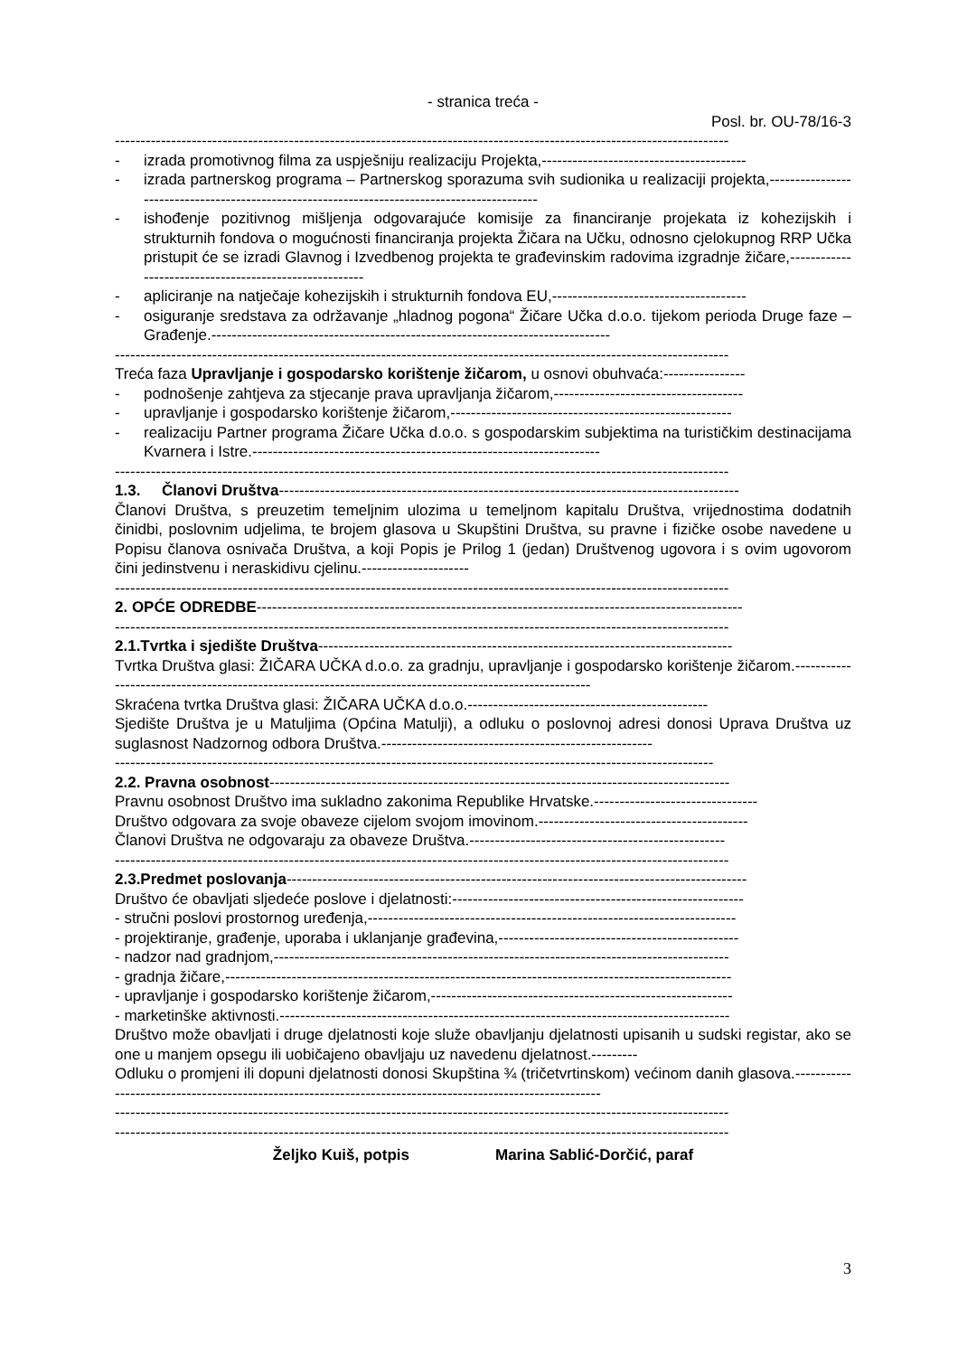- stranica treća -
Posl. br. OU-78/16-3
------------------------------------------------------------------------------------------------------------------------
- izrada promotivnog filma za uspješniju realizaciju Projekta,----------------------------------------
- izrada partnerskog programa – Partnerskog sporazuma svih sudionika u realizaciji projekta,---------------------------------------------------------------------------------------------
- ishođenje pozitivnog mišljenja odgovarajuće komisije za financiranje projekata iz kohezijskih i strukturnih fondova o mogućnosti financiranja projekta Žičara na Učku, odnosno cjelokupnog RRP Učka pristupit će se izradi Glavnog i Izvedbenog projekta te građevinskim radovima izgradnje žičare,-------------------------------------------------------
- apliciranje na natječaje kohezijskih i strukturnih fondova EU,--------------------------------------
- osiguranje sredstava za održavanje „hladnog pogona“ Žičare Učka d.o.o. tijekom perioda Druge faze – Građenje.------------------------------------------------------------------------------
------------------------------------------------------------------------------------------------------------------------
Treća faza Upravljanje i gospodarsko korištenje žičarom, u osnovi obuhvaća:----------------
- podnošenje zahtjeva za stjecanje prava upravljanja žičarom,-------------------------------------
- upravljanje i gospodarsko korištenje žičarom,-------------------------------------------------------
- realizaciju Partner programa Žičare Učka d.o.o. s gospodarskim subjektima na turističkim destinacijama Kvarnera i Istre.--------------------------------------------------------------------
------------------------------------------------------------------------------------------------------------------------
1.3. Članovi Društva------------------------------------------------------------------------------------------
Članovi Društva, s preuzetim temeljnim ulozima u temeljnom kapitalu Društva, vrijednostima dodatnih činidbi, poslovnim udjelima, te brojem glasova u Skupštini Društva, su pravne i fizičke osobe navedene u Popisu članova osnivača Društva, a koji Popis je Prilog 1 (jedan) Društvenog ugovora i s ovim ugovorom čini jedinstvenu i neraskidivu cjelinu.---------------------
------------------------------------------------------------------------------------------------------------------------
2. OPĆE ODREDBE-----------------------------------------------------------------------------------------------
------------------------------------------------------------------------------------------------------------------------
2.1.Tvrtka i sjedište Društva---------------------------------------------------------------------------------
Tvrtka Društva glasi: ŽIČARA UČKA d.o.o. za gradnju, upravljanje i gospodarsko korištenje žičarom.--------------------------------------------------------------------------------------------------------
Skraćena tvrtka Društva glasi: ŽIČARA UČKA d.o.o.-----------------------------------------------
Sjedište Društva je u Matuljima (Općina Matulji), a odluku o poslovnoj adresi donosi Uprava Društva uz suglasnost Nadzornog odbora Društva.-----------------------------------------------------
---------------------------------------------------------------------------------------------------------------------
2.2. Pravna osobnost------------------------------------------------------------------------------------------
Pravnu osobnost Društvo ima sukladno zakonima Republike Hrvatske.--------------------------------
Društvo odgovara za svoje obaveze cijelom svojom imovinom.-----------------------------------------
Članovi Društva ne odgovaraju za obaveze Društva.--------------------------------------------------
------------------------------------------------------------------------------------------------------------------------
2.3.Predmet poslovanja------------------------------------------------------------------------------------------
Društvo će obavljati sljedeće poslove i djelatnosti:---------------------------------------------------------
- stručni poslovi prostornog uređenja,------------------------------------------------------------------------
- projektiranje, građenje, uporaba i uklanjanje građevina,-----------------------------------------------
- nadzor nad gradnjom,-----------------------------------------------------------------------------------------
- gradnja žičare,---------------------------------------------------------------------------------------------------
- upravljanje i gospodarsko korištenje žičarom,-----------------------------------------------------------
- marketinške aktivnosti.----------------------------------------------------------------------------------------
Društvo može obavljati i druge djelatnosti koje služe obavljanju djelatnosti upisanih u sudski registar, ako se one u manjem opsegu ili uobičajeno obavljaju uz navedenu djelatnost.---------
Odluku o promjeni ili dopuni djelatnosti donosi Skupština ¾ (tričetvrtinskom) većinom danih glasova.----------------------------------------------------------------------------------------------------------
------------------------------------------------------------------------------------------------------------------------
------------------------------------------------------------------------------------------------------------------------
Željko Kuiš, potpis Marina Sablić-Dorčić, paraf
3